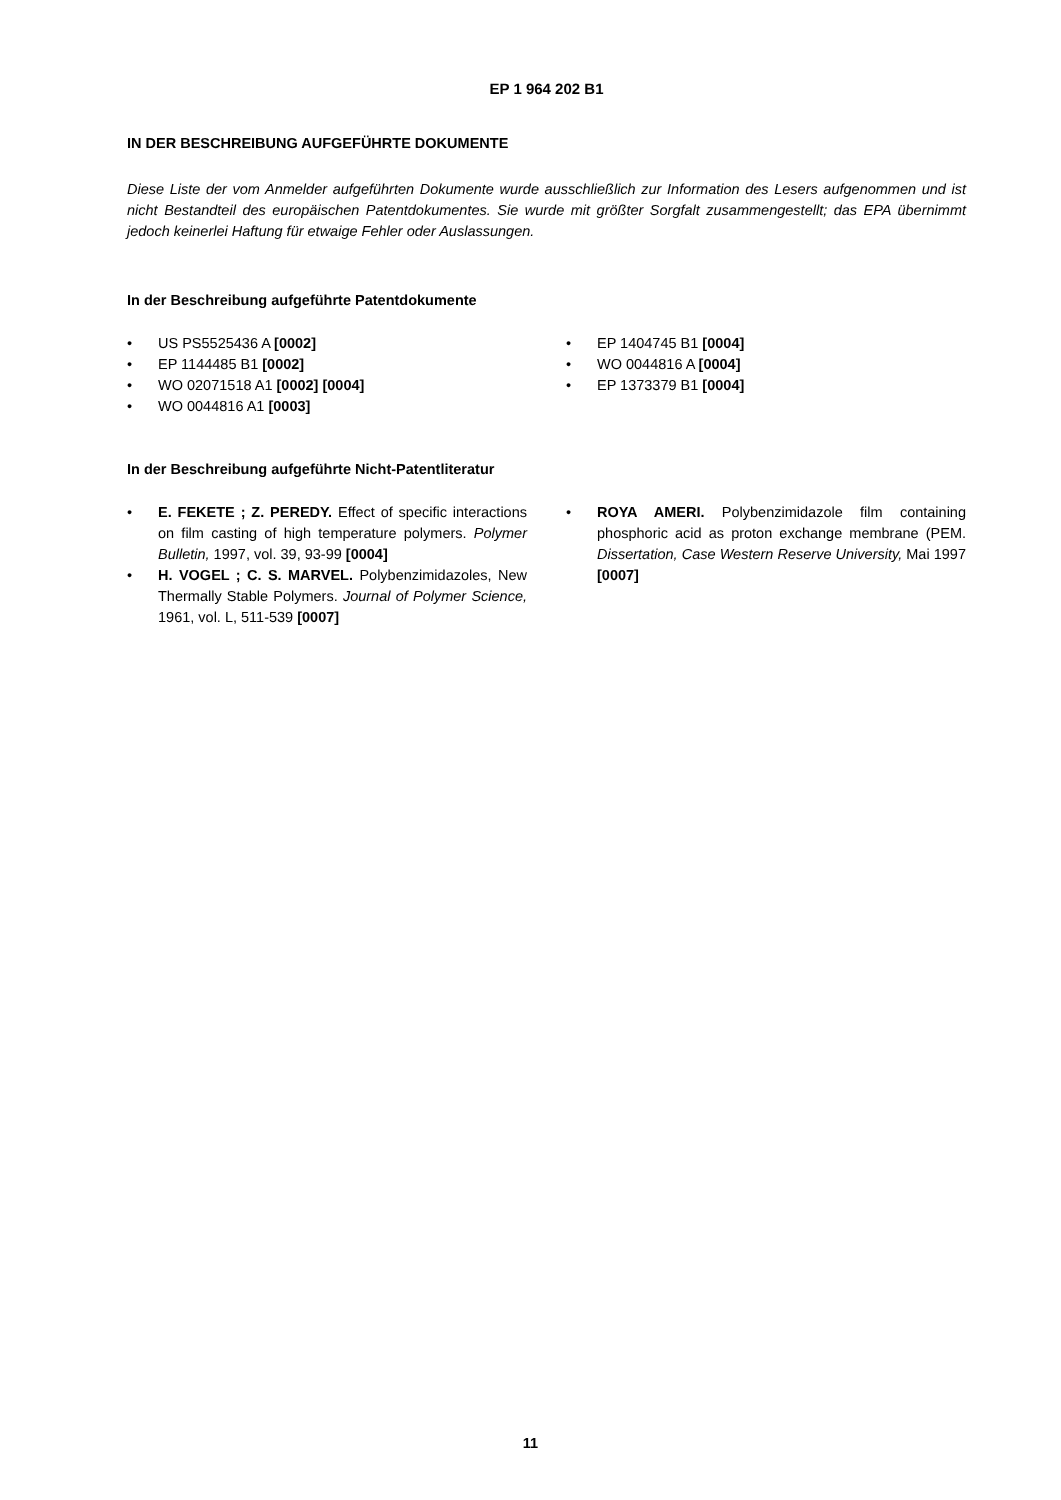EP 1 964 202 B1
IN DER BESCHREIBUNG AUFGEFÜHRTE DOKUMENTE
Diese Liste der vom Anmelder aufgeführten Dokumente wurde ausschließlich zur Information des Lesers aufgenommen und ist nicht Bestandteil des europäischen Patentdokumentes. Sie wurde mit größter Sorgfalt zusammengestellt; das EPA übernimmt jedoch keinerlei Haftung für etwaige Fehler oder Auslassungen.
In der Beschreibung aufgeführte Patentdokumente
• US PS5525436 A [0002]
• EP 1144485 B1 [0002]
• WO 02071518 A1 [0002] [0004]
• WO 0044816 A1 [0003]
• EP 1404745 B1 [0004]
• WO 0044816 A [0004]
• EP 1373379 B1 [0004]
In der Beschreibung aufgeführte Nicht-Patentliteratur
• E. FEKETE ; Z. PEREDY. Effect of specific interactions on film casting of high temperature polymers. Polymer Bulletin, 1997, vol. 39, 93-99 [0004]
• H. VOGEL ; C. S. MARVEL. Polybenzimidazoles, New Thermally Stable Polymers. Journal of Polymer Science, 1961, vol. L, 511-539 [0007]
• ROYA AMERI. Polybenzimidazole film containing phosphoric acid as proton exchange membrane (PEM. Dissertation, Case Western Reserve University, Mai 1997 [0007]
11